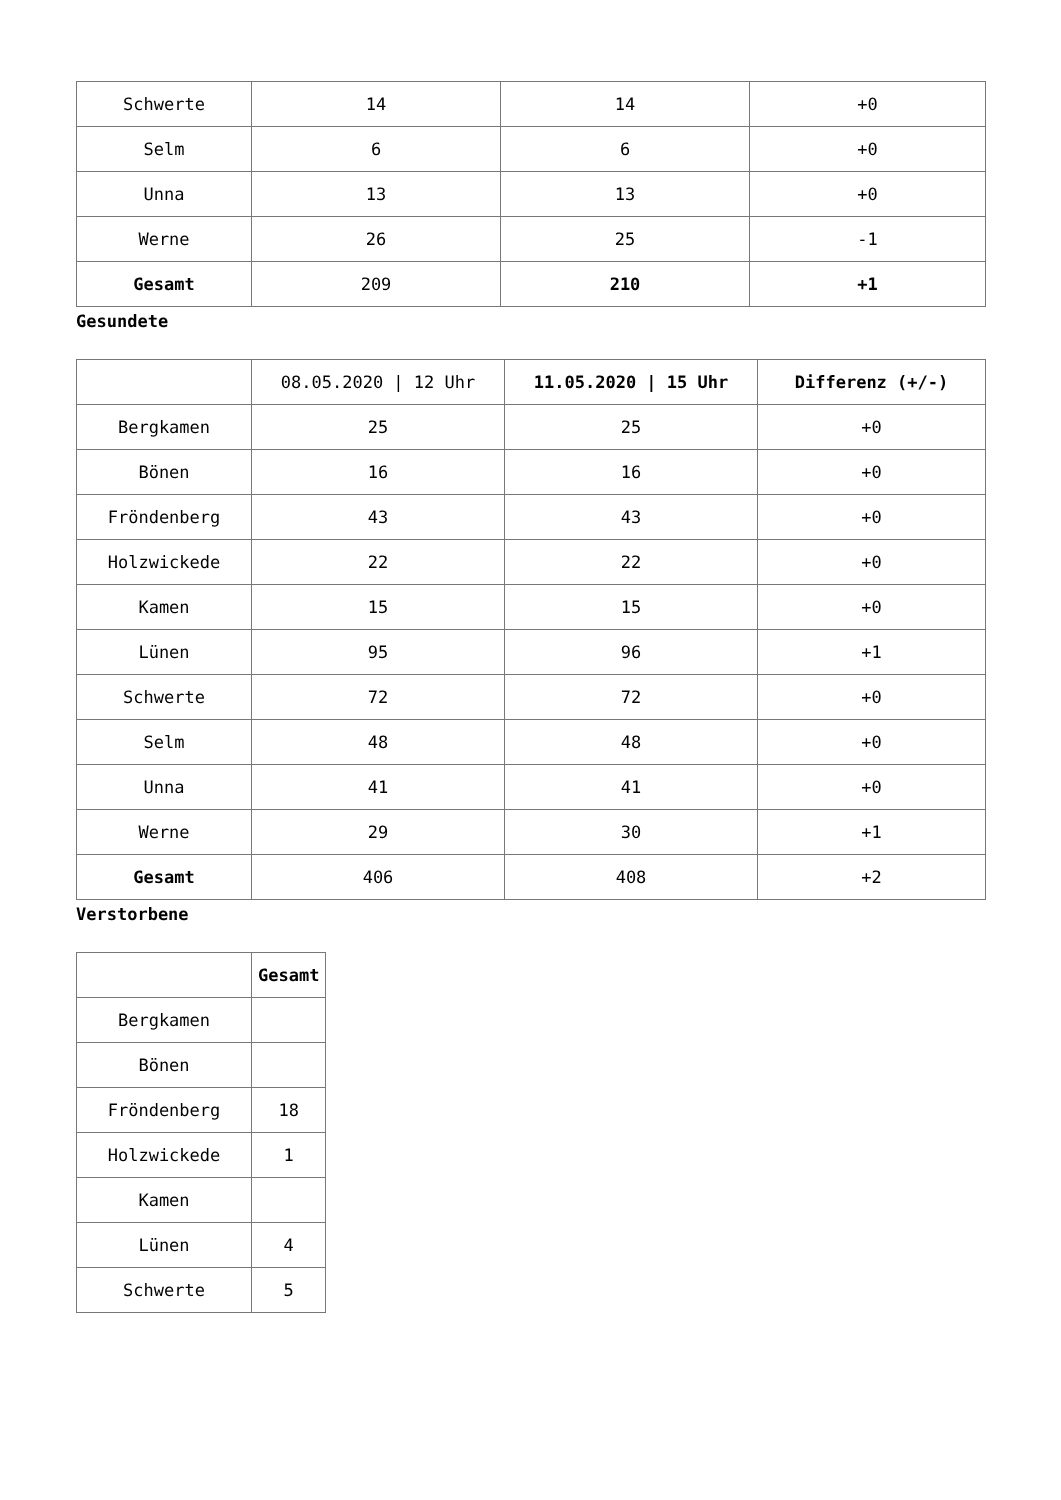| Schwerte | 14 | 14 | +0 |
| Selm | 6 | 6 | +0 |
| Unna | 13 | 13 | +0 |
| Werne | 26 | 25 | -1 |
| Gesamt | 209 | 210 | +1 |
Gesundete
| | 08.05.2020 / 12 Uhr | 11.05.2020 / 15 Uhr | Differenz (+/-) |
| Bergkamen | 25 | 25 | +0 |
| Bönen | 16 | 16 | +0 |
| Fröndenberg | 43 | 43 | +0 |
| Holzwickede | 22 | 22 | +0 |
| Kamen | 15 | 15 | +0 |
| Lünen | 95 | 96 | +1 |
| Schwerte | 72 | 72 | +0 |
| Selm | 48 | 48 | +0 |
| Unna | 41 | 41 | +0 |
| Werne | 29 | 30 | +1 |
| Gesamt | 406 | 408 | +2 |
Verstorbene
| | Gesamt |
| Bergkamen | |
| Bönen | |
| Fröndenberg | 18 |
| Holzwickede | 1 |
| Kamen | |
| Lünen | 4 |
| Schwerte | 5 |